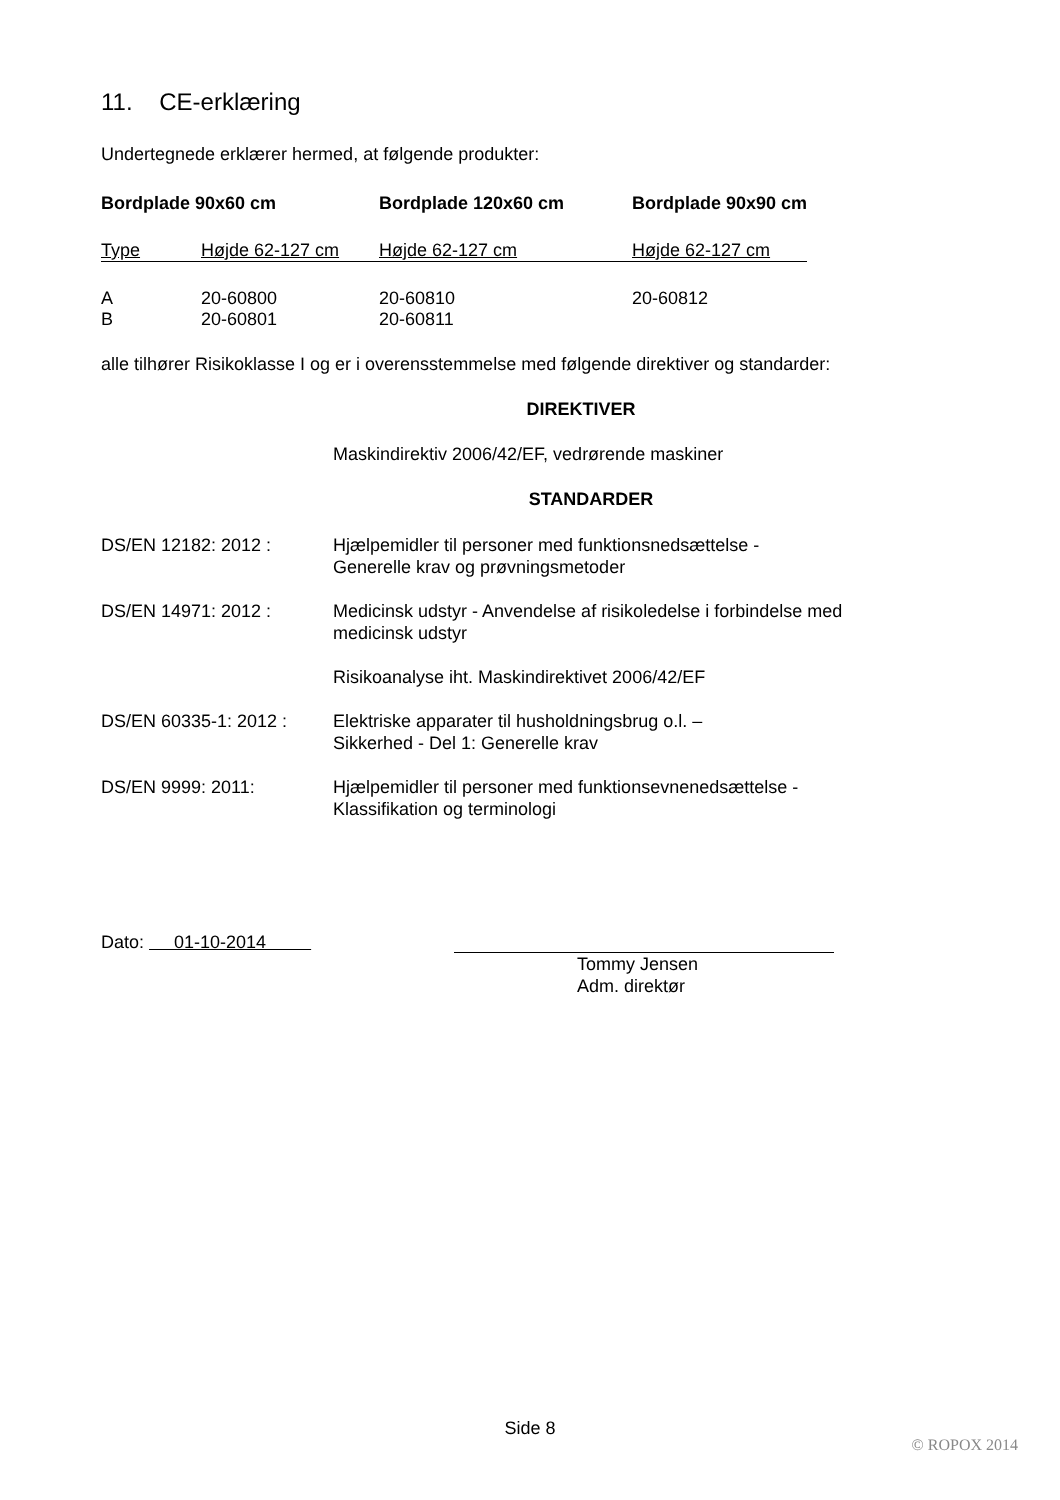11. CE-erklæring
Undertegnede erklærer hermed, at følgende produkter:
| Bordplade 90x60 cm | | Bordplade 120x60 cm | Bordplade 90x90 cm |
| --- | --- | --- | --- |
| Type | Højde 62-127 cm | Højde 62-127 cm | Højde 62-127 cm |
| A | 20-60800 | 20-60810 | 20-60812 |
| B | 20-60801 | 20-60811 | |
alle tilhører Risikoklasse I og er i overensstemmelse med følgende direktiver og standarder:
DIREKTIVER
Maskindirektiv 2006/42/EF, vedrørende maskiner
STANDARDER
| DS/EN 12182: 2012 : | Hjælpemidler til personer med funktionsnedsættelse - Generelle krav og prøvningsmetoder |
| DS/EN 14971: 2012 : | Medicinsk udstyr - Anvendelse af risikoledelse i forbindelse med medicinsk udstyr |
| | Risikoanalyse iht. Maskindirektivet 2006/42/EF |
| DS/EN 60335-1: 2012 : | Elektriske apparater til husholdningsbrug o.l. – Sikkerhed - Del 1: Generelle krav |
| DS/EN 9999: 2011: | Hjælpemidler til personer med funktionsevnenedsættelse - Klassifikation og terminologi |
Dato: 01-10-2014
Tommy Jensen
Adm. direktør
Side 8
© ROPOX 2014